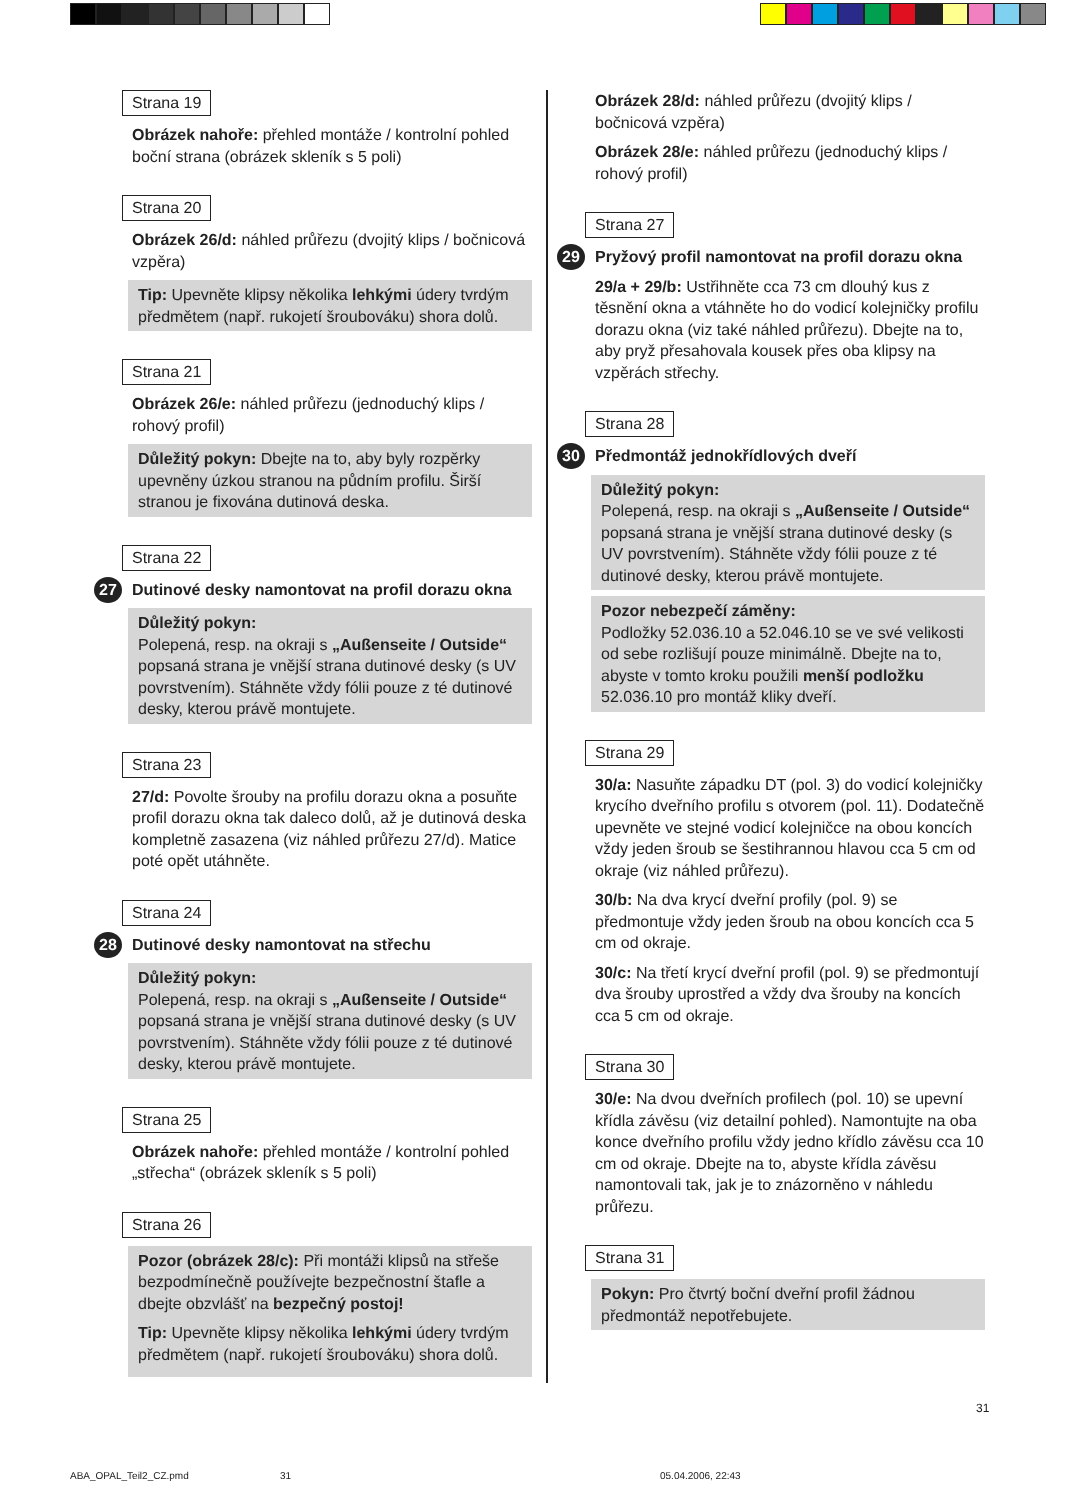Strana 19
Obrázek nahoře: přehled montáže / kontrolní pohled boční strana (obrázek skleník s 5 poli)
Strana 20
Obrázek 26/d: náhled průřezu (dvojitý klips / bočnicová vzpěra)
Tip: Upevněte klipsy několika lehkými údery tvrdým předmětem (např. rukojetí šroubováku) shora dolů.
Strana 21
Obrázek 26/e: náhled průřezu (jednoduchý klips / rohový profil)
Důležitý pokyn: Dbejte na to, aby byly rozpěrky upevněny úzkou stranou na půdním profilu. Širší stranou je fixována dutinová deska.
Strana 22
27 Dutinové desky namontovat na profil dorazu okna
Důležitý pokyn:
Polepená, resp. na okraji s „Außenseite / Outside“ popsaná strana je vnější strana dutinové desky (s UV povrstvením). Stáhněte vždy fólii pouze z té dutinové desky, kterou právě montujete.
Strana 23
27/d: Povolte šrouby na profilu dorazu okna a posuňte profil dorazu okna tak daleco dolů, až je dutinová deska kompletně zasazena (viz náhled průřezu 27/d). Matice poté opět utáhněte.
Strana 24
28 Dutinové desky namontovat na střechu
Důležitý pokyn:
Polepená, resp. na okraji s „Außenseite / Outside“ popsaná strana je vnější strana dutinové desky (s UV povrstvením). Stáhněte vždy fólii pouze z té dutinové desky, kterou právě montujete.
Strana 25
Obrázek nahoře: přehled montáže / kontrolní pohled „střecha“ (obrázek skleník s 5 poli)
Strana 26
Pozor (obrázek 28/c): Při montáži klipsů na střeše bezpodmínečně používejte bezpečnostní štafle a dbejte obzvlášť na bezpečný postoj!
Tip: Upevněte klipsy několika lehkými údery tvrdým předmětem (např. rukojetí šroubováku) shora dolů.
Obrázek 28/d: náhled průřezu (dvojitý klips / bočnicová vzpěra)
Obrázek 28/e: náhled průřezu (jednoduchý klips / rohový profil)
Strana 27
29 Pryžový profil namontovat na profil dorazu okna
29/a + 29/b: Ustřihněte cca 73 cm dlouhý kus z těsnění okna a vtáhněte ho do vodicí kolejničky profilu dorazu okna (viz také náhled průřezu). Dbejte na to, aby pryž přesahovala kousek přes oba klipsy na vzpěrách střechy.
Strana 28
30 Předmontáž jednokřídlových dveří
Důležitý pokyn:
Polepená, resp. na okraji s „Außenseite / Outside“ popsaná strana je vnější strana dutinové desky (s UV povrstvením). Stáhněte vždy fólii pouze z té dutinové desky, kterou právě montujete.
Pozor nebezpečí záměny:
Podložky 52.036.10 a 52.046.10 se ve své velikosti od sebe rozlišují pouze minimálně. Dbejte na to, abyste v tomto kroku použili menší podložku 52.036.10 pro montáž kliky dveří.
Strana 29
30/a: Nasuňte západku DT (pol. 3) do vodicí kolejničky krycího dveřního profilu s otvorem (pol. 11). Dodatečně upevněte ve stejné vodicí kolejničce na obou koncích vždy jeden šroub se šestihrannou hlavou cca 5 cm od okraje (viz náhled průřezu).
30/b: Na dva krycí dveřní profily (pol. 9) se předmontuje vždy jeden šroub na obou koncích cca 5 cm od okraje.
30/c: Na třetí krycí dveřní profil (pol. 9) se předmontují dva šrouby uprostřed a vždy dva šrouby na koncích cca 5 cm od okraje.
Strana 30
30/e: Na dvou dveřních profilech (pol. 10) se upevní křídla závěsu (viz detailní pohled). Namontujte na oba konce dveřního profilu vždy jedno křídlo závěsu cca 10 cm od okraje. Dbejte na to, abyste křídla závěsu namontovali tak, jak je to znázorněno v náhledu průřezu.
Strana 31
Pokyn: Pro čtvrtý boční dveřní profil žádnou předmontáž nepotřebujete.
31
ABA_OPAL_Teil2_CZ.pmd 31 05.04.2006, 22:43